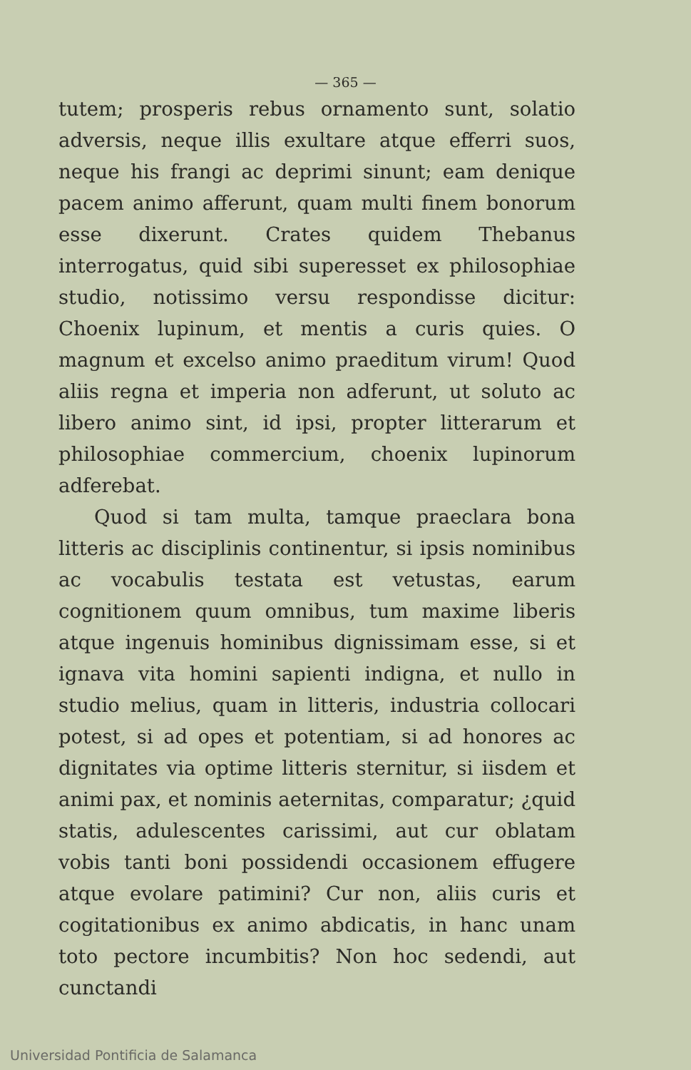— 365 —
tutem; prosperis rebus ornamento sunt, solatio adversis, neque illis exultare atque efferri suos, neque his frangi ac deprimi sinunt; eam denique pacem animo afferunt, quam multi finem bonorum esse dixerunt. Crates quidem Thebanus interrogatus, quid sibi superesset ex philosophiae studio, notissimo versu respondisse dicitur: Choenix lupinum, et mentis a curis quies. O magnum et excelso animo praeditum virum! Quod aliis regna et imperia non adferunt, ut soluto ac libero animo sint, id ipsi, propter litterarum et philosophiae commercium, choenix lupinorum adferebat.
Quod si tam multa, tamque praeclara bona litteris ac disciplinis continentur, si ipsis nominibus ac vocabulis testata est vetustas, earum cognitionem quum omnibus, tum maxime liberis atque ingenuis hominibus dignissimam esse, si et ignava vita homini sapienti indigna, et nullo in studio melius, quam in litteris, industria collocari potest, si ad opes et potentiam, si ad honores ac dignitates via optime litteris sternitur, si iisdem et animi pax, et nominis aeternitas, comparatur; ¿quid statis, adulescentes carissimi, aut cur oblatam vobis tanti boni possidendi occasionem effugere atque evolare patimini? Cur non, aliis curis et cogitationibus ex animo abdicatis, in hanc unam toto pectore incumbitis? Non hoc sedendi, aut cunctandi
Universidad Pontificia de Salamanca